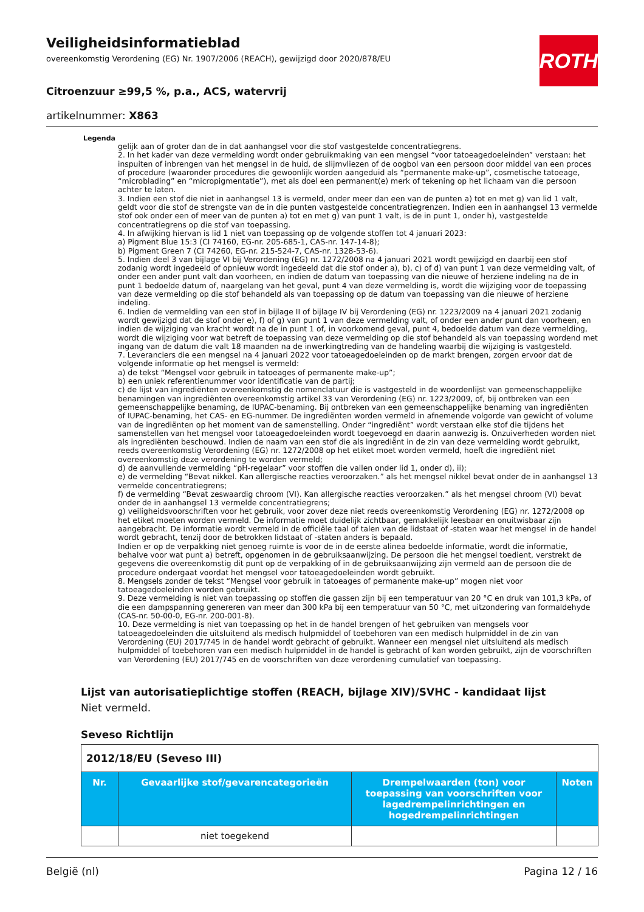ROTH
Veiligheidsinformatieblad
overeenkomstig Verordening (EG) Nr. 1907/2006 (REACH), gewijzigd door 2020/878/EU
Citroenzuur ≥99,5 %, p.a., ACS, watervrij
artikelnummer: X863
Legenda
gelijk aan of groter dan de in dat aanhangsel voor die stof vastgestelde concentratiegrens.
2. In het kader van deze vermelding wordt onder gebruikmaking van een mengsel “voor tatoeagedoeleinden” verstaan: het inspuiten of inbrengen van het mengsel in de huid, de slijmvliezen of de oogbol van een persoon door middel van een proces of procedure (waaronder procedures die gewoonlijk worden aangeduid als “permanente make-up”, cosmetische tatoeage, “microblading” en “micropigmentatie”), met als doel een permanent(e) merk of tekening op het lichaam van die persoon achter te laten.
3. Indien een stof die niet in aanhangsel 13 is vermeld, onder meer dan een van de punten a) tot en met g) van lid 1 valt, geldt voor die stof de strengste van de in die punten vastgestelde concentratiegrenzen. Indien een in aanhangsel 13 vermelde stof ook onder een of meer van de punten a) tot en met g) van punt 1 valt, is de in punt 1, onder h), vastgestelde concentratiegrens op die stof van toepassing.
4. In afwijking hiervan is lid 1 niet van toepassing op de volgende stoffen tot 4 januari 2023:
a) Pigment Blue 15:3 (CI 74160, EG-nr. 205-685-1, CAS-nr. 147-14-8);
b) Pigment Green 7 (CI 74260, EG-nr. 215-524-7, CAS-nr. 1328-53-6).
5. Indien deel 3 van bijlage VI bij Verordening (EG) nr. 1272/2008 na 4 januari 2021 wordt gewijzigd en daarbij een stof zodanig wordt ingedeeld of opnieuw wordt ingedeeld dat die stof onder a), b), c) of d) van punt 1 van deze vermelding valt, of onder een ander punt valt dan voorheen, en indien de datum van toepassing van die nieuwe of herziene indeling na de in punt 1 bedoelde datum of, naargelang van het geval, punt 4 van deze vermelding is, wordt die wijziging voor de toepassing van deze vermelding op die stof behandeld als van toepassing op de datum van toepassing van die nieuwe of herziene indeling.
6. Indien de vermelding van een stof in bijlage II of bijlage IV bij Verordening (EG) nr. 1223/2009 na 4 januari 2021 zodanig wordt gewijzigd dat de stof onder e), f) of g) van punt 1 van deze vermelding valt, of onder een ander punt dan voorheen, en indien de wijziging van kracht wordt na de in punt 1 of, in voorkomend geval, punt 4, bedoelde datum van deze vermelding, wordt die wijziging voor wat betreft de toepassing van deze vermelding op die stof behandeld als van toepassing wordend met ingang van de datum die valt 18 maanden na de inwerkingtreding van de handeling waarbij die wijziging is vastgesteld.
7. Leveranciers die een mengsel na 4 januari 2022 voor tatoeagedoeleinden op de markt brengen, zorgen ervoor dat de volgende informatie op het mengsel is vermeld:
a) de tekst “Mengsel voor gebruik in tatoeages of permanente make-up”;
b) een uniek referentienummer voor identificatie van de partij;
c) de lijst van ingrediënten overeenkomstig de nomenclatuur die is vastgesteld in de woordenlijst van gemeenschappelijke benamingen van ingrediënten overeenkomstig artikel 33 van Verordening (EG) nr. 1223/2009, of, bij ontbreken van een gemeenschappelijke benaming, de IUPAC-benaming. Bij ontbreken van een gemeenschappelijke benaming van ingrediënten of IUPAC-benaming, het CAS- en EG-nummer. De ingrediënten worden vermeld in afnemende volgorde van gewicht of volume van de ingrediënten op het moment van de samenstelling. Onder “ingrediënt” wordt verstaan elke stof die tijdens het samenstellen van het mengsel voor tatoeagedoeleinden wordt toegevoegd en daarin aanwezig is. Onzuiverheden worden niet als ingrediënten beschouwd. Indien de naam van een stof die als ingrediënt in de zin van deze vermelding wordt gebruikt, reeds overeenkomstig Verordening (EG) nr. 1272/2008 op het etiket moet worden vermeld, hoeft die ingrediënt niet overeenkomstig deze verordening te worden vermeld;
d) de aanvullende vermelding “pH-regelaar” voor stoffen die vallen onder lid 1, onder d), ii);
e) de vermelding “Bevat nikkel. Kan allergische reacties veroorzaken.” als het mengsel nikkel bevat onder de in aanhangsel 13 vermelde concentratiegrens;
f) de vermelding “Bevat zeswaardig chroom (VI). Kan allergische reacties veroorzaken.” als het mengsel chroom (VI) bevat onder de in aanhangsel 13 vermelde concentratiegrens;
g) veiligheidsvoorschriften voor het gebruik, voor zover deze niet reeds overeenkomstig Verordening (EG) nr. 1272/2008 op het etiket moeten worden vermeld. De informatie moet duidelijk zichtbaar, gemakkelijk leesbaar en onuitwisbaar zijn aangebracht. De informatie wordt vermeld in de officiële taal of talen van de lidstaat of -staten waar het mengsel in de handel wordt gebracht, tenzij door de betrokken lidstaat of -staten anders is bepaald.
Indien er op de verpakking niet genoeg ruimte is voor de in de eerste alinea bedoelde informatie, wordt die informatie, behalve voor wat punt a) betreft, opgenomen in de gebruiksaanwijzing. De persoon die het mengsel toedient, verstrekt de gegevens die overeenkomstig dit punt op de verpakking of in de gebruiksaanwijzing zijn vermeld aan de persoon die de procedure ondergaat voordat het mengsel voor tatoeagedoeleinden wordt gebruikt.
8. Mengsels zonder de tekst “Mengsel voor gebruik in tatoeages of permanente make-up” mogen niet voor tatoeagedoeleinden worden gebruikt.
9. Deze vermelding is niet van toepassing op stoffen die gassen zijn bij een temperatuur van 20 °C en druk van 101,3 kPa, of die een dampspanning genereren van meer dan 300 kPa bij een temperatuur van 50 °C, met uitzondering van formaldehyde (CAS-nr. 50-00-0, EG-nr. 200-001-8).
10. Deze vermelding is niet van toepassing op het in de handel brengen of het gebruiken van mengsels voor tatoeagedoeleinden die uitsluitend als medisch hulpmiddel of toebehoren van een medisch hulpmiddel in de zin van Verordening (EU) 2017/745 in de handel wordt gebracht of gebruikt. Wanneer een mengsel niet uitsluitend als medisch hulpmiddel of toebehoren van een medisch hulpmiddel in de handel is gebracht of kan worden gebruikt, zijn de voorschriften van Verordening (EU) 2017/745 en de voorschriften van deze verordening cumulatief van toepassing.
Lijst van autorisatieplichtige stoffen (REACH, bijlage XIV)/SVHC - kandidaat lijst
Niet vermeld.
Seveso Richtlijn
| 2012/18/EU (Seveso III) | | | |
| Nr. | Gevaarlijke stof/gevarencategorieën | Drempelwaarden (ton) voor toepassing van voorschriften voor lagedrempelinrichtingen en hogedrempelinrichtingen | Noten |
| | niet toegekend | | |
België (nl) Pagina 12 / 16